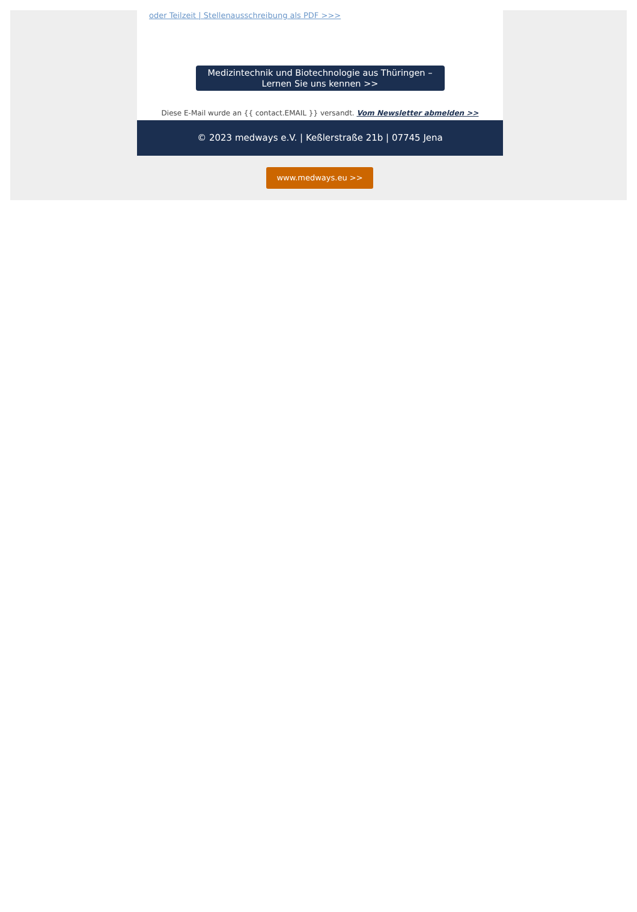oder Teilzeit | Stellenausschreibung als PDF >>>
Medizintechnik und Biotechnologie aus Thüringen –
Lernen Sie uns kennen >>
Diese E-Mail wurde an {{ contact.EMAIL }} versandt. Vom Newsletter abmelden >>
© 2023 medways e.V. | Keßlerstraße 21b | 07745 Jena
www.medways.eu >>